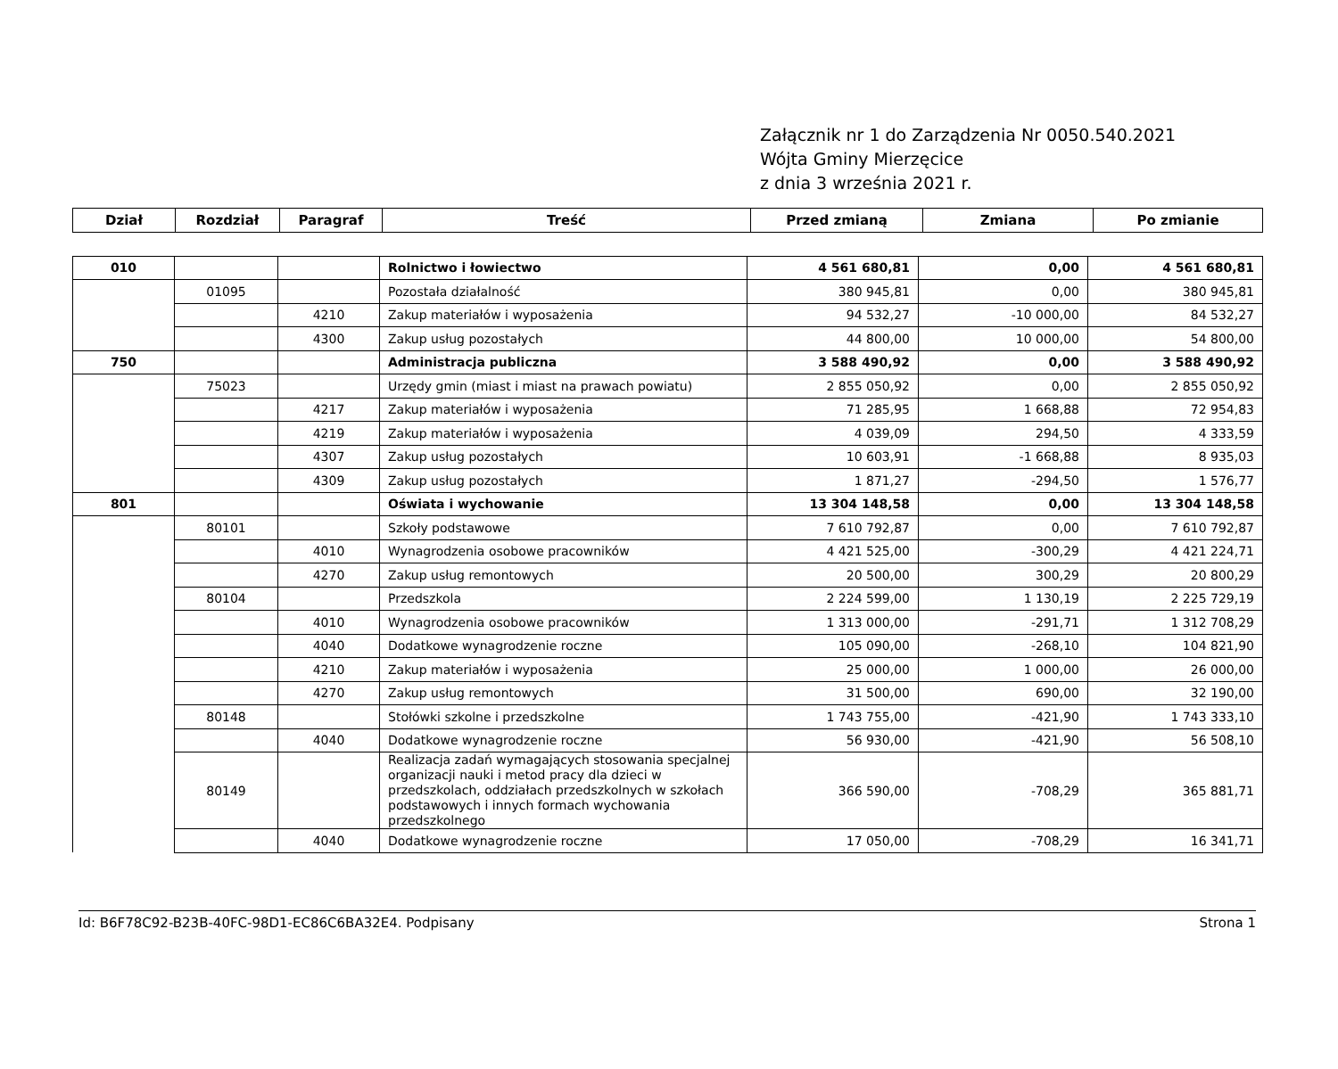Załącznik nr 1 do Zarządzenia Nr 0050.540.2021
Wójta Gminy Mierzęcice
z dnia 3 września 2021 r.
| Dział | Rozdział | Paragraf | Treść | Przed zmianą | Zmiana | Po zmianie |
| --- | --- | --- | --- | --- | --- | --- |
| 010 | | | Rolnictwo i łowiectwo | 4 561 680,81 | 0,00 | 4 561 680,81 |
| | 01095 | | Pozostała działalność | 380 945,81 | 0,00 | 380 945,81 |
| | | 4210 | Zakup materiałów i wyposażenia | 94 532,27 | -10 000,00 | 84 532,27 |
| | | 4300 | Zakup usług pozostałych | 44 800,00 | 10 000,00 | 54 800,00 |
| 750 | | | Administracja publiczna | 3 588 490,92 | 0,00 | 3 588 490,92 |
| | 75023 | | Urzędy gmin (miast i miast na prawach powiatu) | 2 855 050,92 | 0,00 | 2 855 050,92 |
| | | 4217 | Zakup materiałów i wyposażenia | 71 285,95 | 1 668,88 | 72 954,83 |
| | | 4219 | Zakup materiałów i wyposażenia | 4 039,09 | 294,50 | 4 333,59 |
| | | 4307 | Zakup usług pozostałych | 10 603,91 | -1 668,88 | 8 935,03 |
| | | 4309 | Zakup usług pozostałych | 1 871,27 | -294,50 | 1 576,77 |
| 801 | | | Oświata i wychowanie | 13 304 148,58 | 0,00 | 13 304 148,58 |
| | 80101 | | Szkoły podstawowe | 7 610 792,87 | 0,00 | 7 610 792,87 |
| | | 4010 | Wynagrodzenia osobowe pracowników | 4 421 525,00 | -300,29 | 4 421 224,71 |
| | | 4270 | Zakup usług remontowych | 20 500,00 | 300,29 | 20 800,29 |
| | 80104 | | Przedszkola | 2 224 599,00 | 1 130,19 | 2 225 729,19 |
| | | 4010 | Wynagrodzenia osobowe pracowników | 1 313 000,00 | -291,71 | 1 312 708,29 |
| | | 4040 | Dodatkowe wynagrodzenie roczne | 105 090,00 | -268,10 | 104 821,90 |
| | | 4210 | Zakup materiałów i wyposażenia | 25 000,00 | 1 000,00 | 26 000,00 |
| | | 4270 | Zakup usług remontowych | 31 500,00 | 690,00 | 32 190,00 |
| | 80148 | | Stołówki szkolne i przedszkolne | 1 743 755,00 | -421,90 | 1 743 333,10 |
| | | 4040 | Dodatkowe wynagrodzenie roczne | 56 930,00 | -421,90 | 56 508,10 |
| | 80149 | | Realizacja zadań wymagających stosowania specjalnej organizacji nauki i metod pracy dla dzieci w przedszkolach, oddziałach przedszkolnych w szkołach podstawowych i innych formach wychowania przedszkolnego | 366 590,00 | -708,29 | 365 881,71 |
| | | 4040 | Dodatkowe wynagrodzenie roczne | 17 050,00 | -708,29 | 16 341,71 |
Id: B6F78C92-B23B-40FC-98D1-EC86C6BA32E4. Podpisany Strona 1